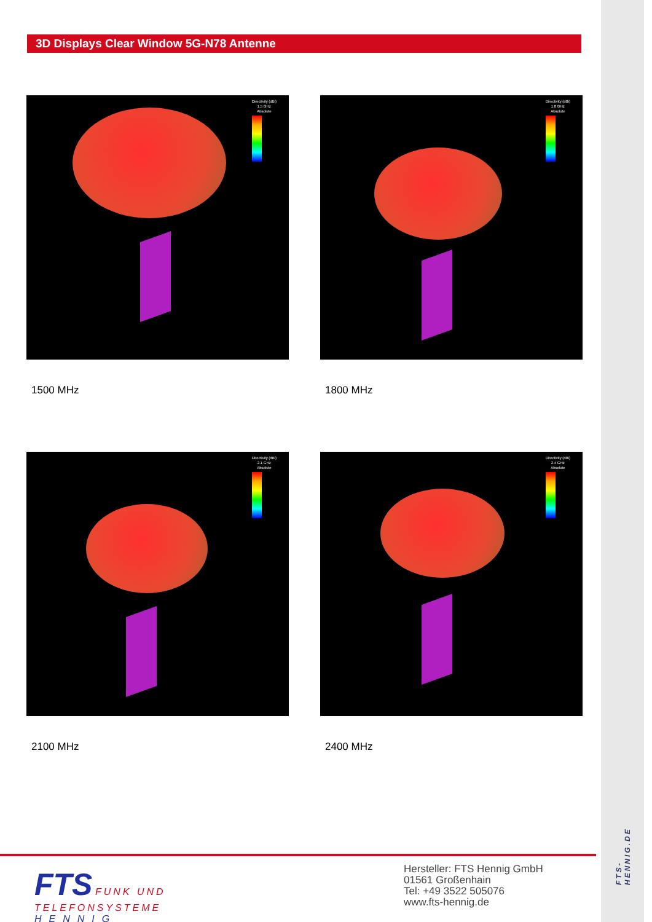3D Displays Clear Window 5G-N78 Antenne
Directivity (dBi)
1.5 GHz
Absolute
1500 MHz
Directivity (dBi)
1.8 GHz
Absolute
1800 MHz
Directivity (dBi)
2.1 GHz
Absolute
2100 MHz
Directivity (dBi)
2.4 GHz
Absolute
2400 MHz
FTS FUNK UND
TELEFONSYSTEME
HENNIG
Hersteller: FTS Hennig GmbH
01561 Großenhain
Tel: +49 3522 505076
www.fts-hennig.de
FTS-HENNIG.DE